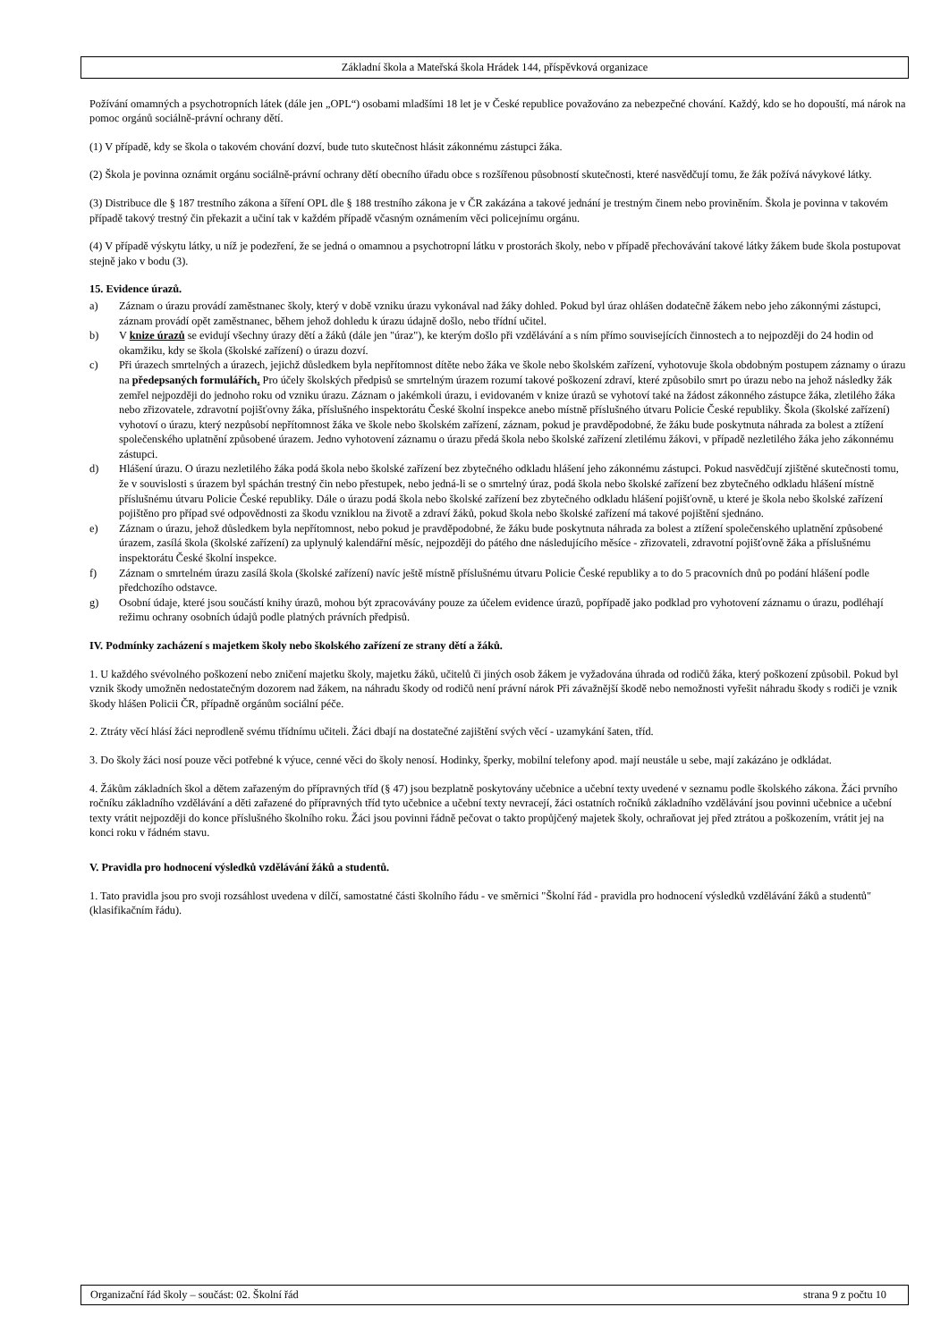Základní škola a Mateřská škola Hrádek 144, příspěvková organizace
Požívání omamných a psychotropních látek (dále jen „OPL“) osobami mladšími 18 let je v České republice považováno za nebezpečné chování. Každý, kdo se ho dopouští, má nárok na pomoc orgánů sociálně-právní ochrany dětí.
(1) V případě, kdy se škola o takovém chování dozví, bude tuto skutečnost hlásit zákonnému zástupci žáka.
(2) Škola je povinna oznámit orgánu sociálně-právní ochrany dětí obecního úřadu obce s rozšířenou působností skutečnosti, které nasvědčují tomu, že žák požívá návykové látky.
(3) Distribuce dle § 187 trestního zákona a šíření OPL dle § 188 trestního zákona je v ČR zakázána a takové jednání je trestným činem nebo proviněním. Škola je povinna v takovém případě takový trestný čin překazit a učiní tak v každém případě včasným oznámením věci policejnímu orgánu.
(4) V případě výskytu látky, u níž je podezření, že se jedná o omamnou a psychotropní látku v prostorách školy, nebo v případě přechovávání takové látky žákem bude škola postupovat stejně jako v bodu (3).
15. Evidence úrazů.
a) Záznam o úrazu provádí zaměstnanec školy, který v době vzniku úrazu vykonával nad žáky dohled. Pokud byl úraz ohlášen dodatečně žákem nebo jeho zákonnými zástupci, záznam provádí opět zaměstnanec, během jehož dohledu k úrazu údajně došlo, nebo třídní učitel.
b) V knize úrazů se evidují všechny úrazy dětí a žáků (dále jen "úraz"), ke kterým došlo při vzdělávání a s ním přímo souvisejících činnostech a to nejpozději do 24 hodin od okamžiku, kdy se škola (školské zařízení) o úrazu dozví.
c) Při úrazech smrtelných a úrazech, jejichž důsledkem byla nepřítomnost dítěte nebo žáka ve škole nebo školském zařízení, vyhotovuje škola obdobným postupem záznamy o úrazu na předepsaných formulářích. Pro účely školských předpisů se smrtelným úrazem rozumí takové poškození zdraví, které způsobilo smrt po úrazu nebo na jehož následky žák zemřel nejpozději do jednoho roku od vzniku úrazu. Záznam o jakémkoli úrazu, i evidovaném v knize úrazů se vyhotoví také na žádost zákonného zástupce žáka, zletilého žáka nebo zřizovatele, zdravotní pojišťovny žáka, příslušného inspektorátu České školní inspekce anebo místně příslušného útvaru Policie České republiky. Škola (školské zařízení) vyhotoví o úrazu, který nezpůsobí nepřítomnost žáka ve škole nebo školském zařízení, záznam, pokud je pravděpodobné, že žáku bude poskytnuta náhrada za bolest a ztížení společenského uplatnění způsobené úrazem. Jedno vyhotovení záznamu o úrazu předá škola nebo školské zařízení zletilému žákovi, v případě nezletilého žáka jeho zákonnému zástupci.
d) Hlášení úrazu. O úrazu nezletilého žáka podá škola nebo školské zařízení bez zbytečného odkladu hlášení jeho zákonnému zástupci. Pokud nasvědčují zjištěné skutečnosti tomu, že v souvislosti s úrazem byl spáchán trestný čin nebo přestupek, nebo jedná-li se o smrtelný úraz, podá škola nebo školské zařízení bez zbytečného odkladu hlášení místně příslušnému útvaru Policie České republiky. Dále o úrazu podá škola nebo školské zařízení bez zbytečného odkladu hlášení pojišťovně, u které je škola nebo školské zařízení pojištěno pro případ své odpovědnosti za škodu vzniklou na životě a zdraví žáků, pokud škola nebo školské zařízení má takové pojištění sjednáno.
e) Záznam o úrazu, jehož důsledkem byla nepřítomnost, nebo pokud je pravděpodobné, že žáku bude poskytnuta náhrada za bolest a ztížení společenského uplatnění způsobené úrazem, zasílá škola (školské zařízení) za uplynulý kalendářní měsíc, nejpozději do pátého dne následujícího měsíce - zřizovateli, zdravotní pojišťovně žáka a příslušnému inspektorátu České školní inspekce.
f) Záznam o smrtelném úrazu zasílá škola (školské zařízení) navíc ještě místně příslušnému útvaru Policie České republiky a to do 5 pracovních dnů po podání hlášení podle předchozího odstavce.
g) Osobní údaje, které jsou součástí knihy úrazů, mohou být zpracovávány pouze za účelem evidence úrazů, popřípadě jako podklad pro vyhotovení záznamu o úrazu, podléhají režimu ochrany osobních údajů podle platných právních předpisů.
IV. Podmínky zacházení s majetkem školy nebo školského zařízení ze strany dětí a žáků.
1. U každého svévolného poškození nebo zničení majetku školy, majetku žáků, učitelů či jiných osob žákem je vyžadována úhrada od rodičů žáka, který poškození způsobil. Pokud byl vznik škody umožněn nedostatečným dozorem nad žákem, na náhradu škody od rodičů není právní nárok Při závažnější škodě nebo nemožnosti vyřešit náhradu škody s rodiči je vznik škody hlášen Policii ČR, případně orgánům sociální péče.
2. Ztráty věcí hlásí žáci neprodleně svému třídnímu učiteli. Žáci dbají na dostatečné zajištění svých věcí - uzamykání šaten, tříd.
3. Do školy žáci nosí pouze věci potřebné k výuce, cenné věci do školy nenosí. Hodinky, šperky, mobilní telefony apod. mají neustále u sebe, mají zakázáno je odkládat.
4. Žákům základních škol a dětem zařazeným do přípravných tříd (§ 47) jsou bezplatně poskytovány učebnice a učební texty uvedené v seznamu podle školského zákona. Žáci prvního ročníku základního vzdělávání a děti zařazené do přípravných tříd tyto učebnice a učební texty nevracejí, žáci ostatních ročníků základního vzdělávání jsou povinni učebnice a učební texty vrátit nejpozději do konce příslušného školního roku. Žáci jsou povinni řádně pečovat o takto propůjčený majetek školy, ochraňovat jej před ztrátou a poškozením, vrátit jej na konci roku v řádném stavu.
V. Pravidla pro hodnocení výsledků vzdělávání žáků a studentů.
1. Tato pravidla jsou pro svoji rozsáhlost uvedena v dílčí, samostatné části školního řádu - ve směrnici "Školní řád - pravidla pro hodnocení výsledků vzdělávání žáků a studentů" (klasifikačním řádu).
Organizační řád školy – součást: 02. Školní řád strana 9 z počtu 10